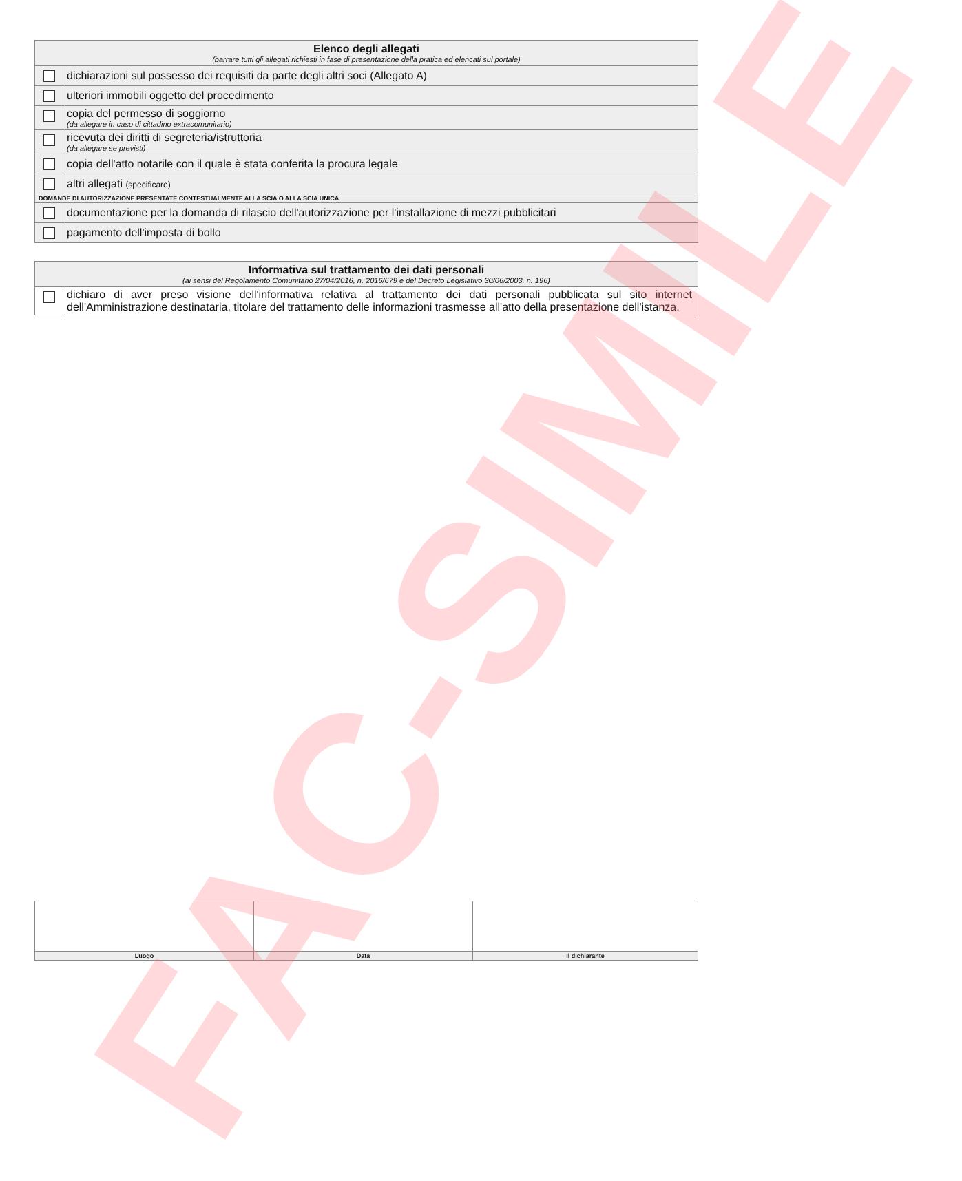FAC-SIMILE
| Elenco degli allegati (barrare tutti gli allegati richiesti in fase di presentazione della pratica ed elencati sul portale) | |
| | dichiarazioni sul possesso dei requisiti da parte degli altri soci (Allegato A) |
| | ulteriori immobili oggetto del procedimento |
| | copia del permesso di soggiorno (da allegare in caso di cittadino extracomunitario) |
| | ricevuta dei diritti di segreteria/istruttoria (da allegare se previsti) |
| | copia dell'atto notarile con il quale è stata conferita la procura legale |
| | altri allegati (specificare) |
| DOMANDE DI AUTORIZZAZIONE PRESENTATE CONTESTUALMENTE ALLA SCIA O ALLA SCIA UNICA | |
| | documentazione per la domanda di rilascio dell'autorizzazione per l'installazione di mezzi pubblicitari |
| | pagamento dell'imposta di bollo |
| Informativa sul trattamento dei dati personali (ai sensi del Regolamento Comunitario 27/04/2016, n. 2016/679 e del Decreto Legislativo 30/06/2003, n. 196) | |
| | dichiaro di aver preso visione dell'informativa relativa al trattamento dei dati personali pubblicata sul sito internet dell'Amministrazione destinataria, titolare del trattamento delle informazioni trasmesse all'atto della presentazione dell'istanza. |
| Luogo | Data | Il dichiarante |